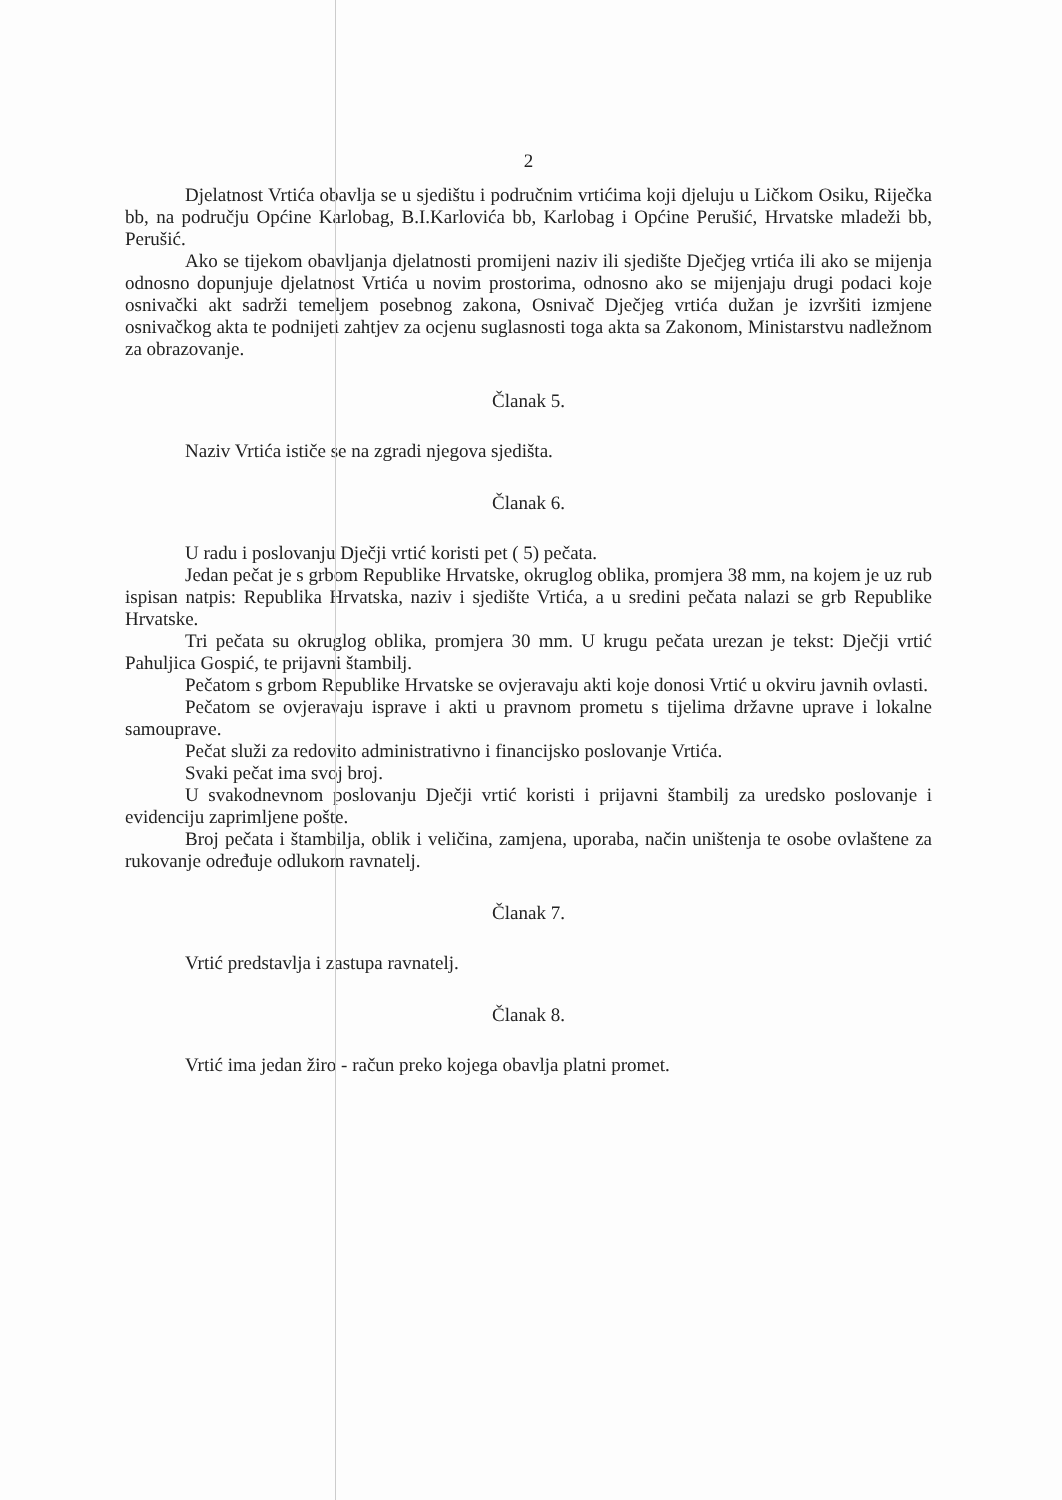2
Djelatnost Vrtića obavlja se u sjedištu i područnim vrtićima koji djeluju u Ličkom Osiku, Riječka bb, na području Općine Karlobag, B.I.Karlovića bb, Karlobag i Općine Perušić, Hrvatske mladeži bb, Perušić.
Ako se tijekom obavljanja djelatnosti promijeni naziv ili sjedište Dječjeg vrtića ili ako se mijenja odnosno dopunjuje djelatnost Vrtića u novim prostorima, odnosno ako se mijenjaju drugi podaci koje osnivački akt sadrži temeljem posebnog zakona, Osnivač Dječjeg vrtića dužan je izvršiti izmjene osnivačkog akta te podnijeti zahtjev za ocjenu suglasnosti toga akta sa Zakonom, Ministarstvu nadležnom za obrazovanje.
Članak 5.
Naziv Vrtića ističe se na zgradi njegova sjedišta.
Članak 6.
U radu i poslovanju Dječji vrtić koristi pet ( 5) pečata.
Jedan pečat je s grbom Republike Hrvatske, okruglog oblika, promjera 38 mm, na kojem je uz rub ispisan natpis: Republika Hrvatska, naziv i sjedište Vrtića, a u sredini pečata nalazi se grb Republike Hrvatske.
Tri pečata su okruglog oblika, promjera 30 mm. U krugu pečata urezan je tekst: Dječji vrtić Pahuljica Gospić, te prijavni štambilj.
Pečatom s grbom Republike Hrvatske se ovjeravaju akti koje donosi Vrtić u okviru javnih ovlasti.
Pečatom se ovjeravaju isprave i akti u pravnom prometu s tijelima državne uprave i lokalne samouprave.
Pečat služi za redovito administrativno i financijsko poslovanje Vrtića.
Svaki pečat ima svoj broj.
U svakodnevnom poslovanju Dječji vrtić koristi i prijavni štambilj za uredsko poslovanje i evidenciju zaprimljene pošte.
Broj pečata i štambilja, oblik i veličina, zamjena, uporaba, način uništenja te osobe ovlaštene za rukovanje određuje odlukom ravnatelj.
Članak 7.
Vrtić predstavlja i zastupa ravnatelj.
Članak 8.
Vrtić ima jedan žiro - račun preko kojega obavlja platni promet.